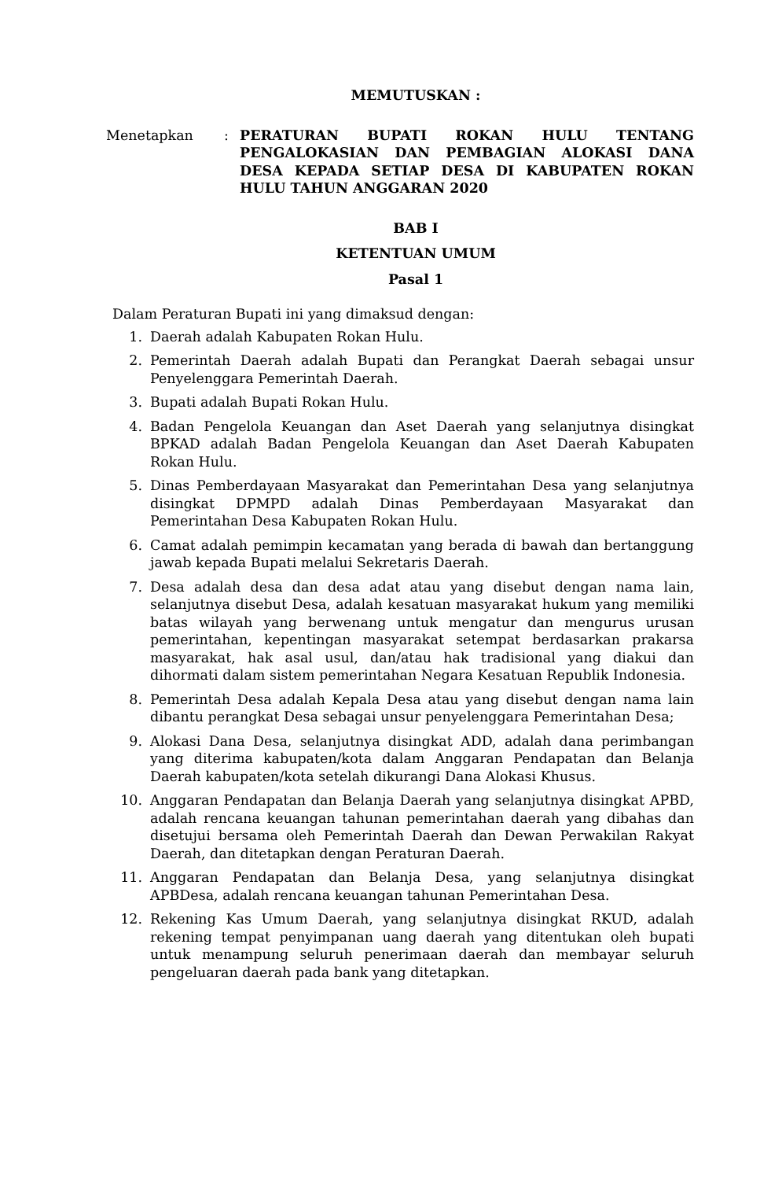MEMUTUSKAN :
Menetapkan : PERATURAN BUPATI ROKAN HULU TENTANG PENGALOKASIAN DAN PEMBAGIAN ALOKASI DANA DESA KEPADA SETIAP DESA DI KABUPATEN ROKAN HULU TAHUN ANGGARAN 2020
BAB I
KETENTUAN UMUM
Pasal 1
Dalam Peraturan Bupati ini yang dimaksud dengan:
1. Daerah adalah Kabupaten Rokan Hulu.
2. Pemerintah Daerah adalah Bupati dan Perangkat Daerah sebagai unsur Penyelenggara Pemerintah Daerah.
3. Bupati adalah Bupati Rokan Hulu.
4. Badan Pengelola Keuangan dan Aset Daerah yang selanjutnya disingkat BPKAD adalah Badan Pengelola Keuangan dan Aset Daerah Kabupaten Rokan Hulu.
5. Dinas Pemberdayaan Masyarakat dan Pemerintahan Desa yang selanjutnya disingkat DPMPD adalah Dinas Pemberdayaan Masyarakat dan Pemerintahan Desa Kabupaten Rokan Hulu.
6. Camat adalah pemimpin kecamatan yang berada di bawah dan bertanggung jawab kepada Bupati melalui Sekretaris Daerah.
7. Desa adalah desa dan desa adat atau yang disebut dengan nama lain, selanjutnya disebut Desa, adalah kesatuan masyarakat hukum yang memiliki batas wilayah yang berwenang untuk mengatur dan mengurus urusan pemerintahan, kepentingan masyarakat setempat berdasarkan prakarsa masyarakat, hak asal usul, dan/atau hak tradisional yang diakui dan dihormati dalam sistem pemerintahan Negara Kesatuan Republik Indonesia.
8. Pemerintah Desa adalah Kepala Desa atau yang disebut dengan nama lain dibantu perangkat Desa sebagai unsur penyelenggara Pemerintahan Desa;
9. Alokasi Dana Desa, selanjutnya disingkat ADD, adalah dana perimbangan yang diterima kabupaten/kota dalam Anggaran Pendapatan dan Belanja Daerah kabupaten/kota setelah dikurangi Dana Alokasi Khusus.
10. Anggaran Pendapatan dan Belanja Daerah yang selanjutnya disingkat APBD, adalah rencana keuangan tahunan pemerintahan daerah yang dibahas dan disetujui bersama oleh Pemerintah Daerah dan Dewan Perwakilan Rakyat Daerah, dan ditetapkan dengan Peraturan Daerah.
11. Anggaran Pendapatan dan Belanja Desa, yang selanjutnya disingkat APBDesa, adalah rencana keuangan tahunan Pemerintahan Desa.
12. Rekening Kas Umum Daerah, yang selanjutnya disingkat RKUD, adalah rekening tempat penyimpanan uang daerah yang ditentukan oleh bupati untuk menampung seluruh penerimaan daerah dan membayar seluruh pengeluaran daerah pada bank yang ditetapkan.